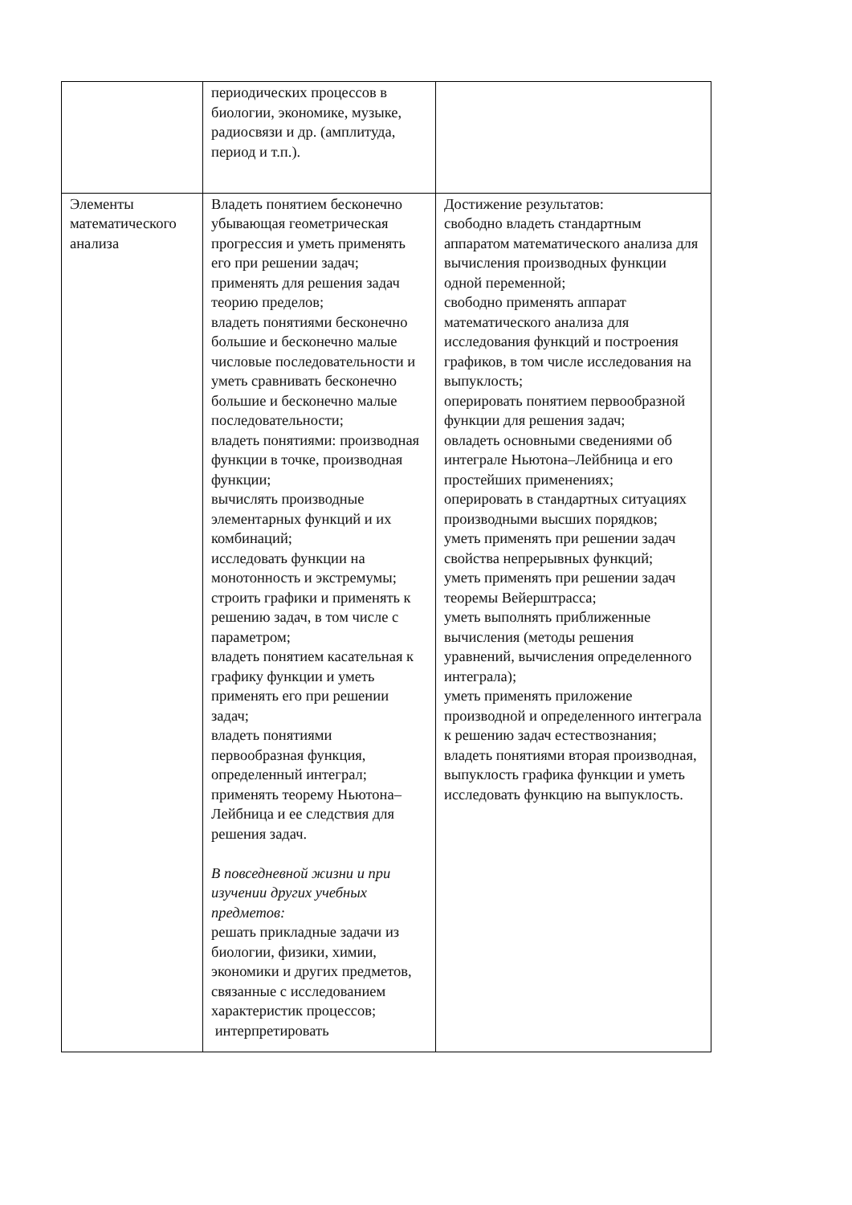| | периодических процессов в биологии, экономике, музыке, радиосвязи и др. (амплитуда, период и т.п.). | |
| Элементы математического анализа | Владеть понятием бесконечно убывающая геометрическая прогрессия и уметь применять его при решении задач; применять для решения задач теорию пределов; владеть понятиями бесконечно большие и бесконечно малые числовые последовательности и уметь сравнивать бесконечно большие и бесконечно малые последовательности; владеть понятиями: производная функции в точке, производная функции; вычислять производные элементарных функций и их комбинаций; исследовать функции на монотонность и экстремумы; строить графики и применять к решению задач, в том числе с параметром; владеть понятием касательная к графику функции и уметь применять его при решении задач; владеть понятиями первообразная функция, определенный интеграл; применять теорему Ньютона–Лейбница и ее следствия для решения задач. В повседневной жизни и при изучении других учебных предметов: решать прикладные задачи из биологии, физики, химии, экономики и других предметов, связанные с исследованием характеристик процессов; интерпретировать | Достижение результатов: свободно владеть стандартным аппаратом математического анализа для вычисления производных функции одной переменной; свободно применять аппарат математического анализа для исследования функций и построения графиков, в том числе исследования на выпуклость; оперировать понятием первообразной функции для решения задач; овладеть основными сведениями об интеграле Ньютона–Лейбница и его простейших применениях; оперировать в стандартных ситуациях производными высших порядков; уметь применять при решении задач свойства непрерывных функций; уметь применять при решении задач теоремы Вейерштрасса; уметь выполнять приближенные вычисления (методы решения уравнений, вычисления определенного интеграла); уметь применять приложение производной и определенного интеграла к решению задач естествознания; владеть понятиями вторая производная, выпуклость графика функции и уметь исследовать функцию на выпуклость. |